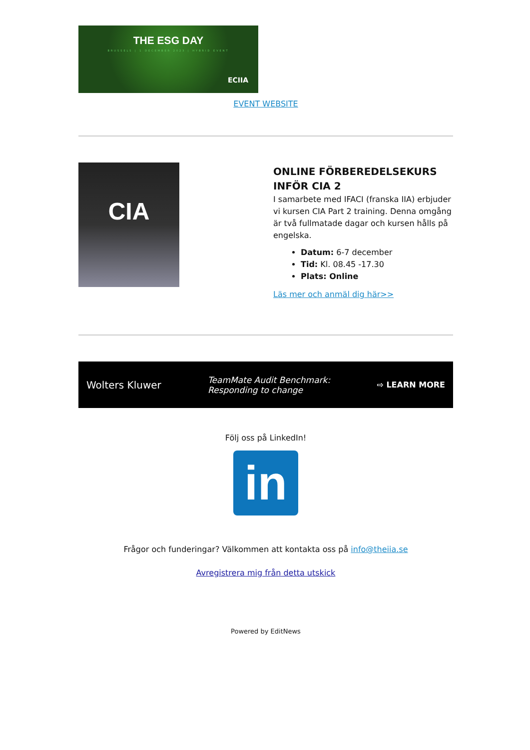THE ESG DAY
BRUSSELS | 1 DECEMBER 2023 | HYBRID EVENT
ECIIA
EVENT WEBSITE
CIA
ONLINE FÖRBEREDELSEKURS INFÖR CIA 2
I samarbete med IFACI (franska IIA) erbjuder vi kursen CIA Part 2 training. Denna omgång är två fullmatade dagar och kursen hålls på engelska.
Datum: 6-7 december
Tid: Kl. 08.45 -17.30
Plats: Online
Läs mer och anmäl dig här>>
Wolters Kluwer TeamMate Audit Benchmark:
Responding to change ⇨ LEARN MORE
Följ oss på LinkedIn!
in
Frågor och funderingar? Välkommen att kontakta oss på info@theiia.se
Avregistrera mig från detta utskick
Powered by EditNews